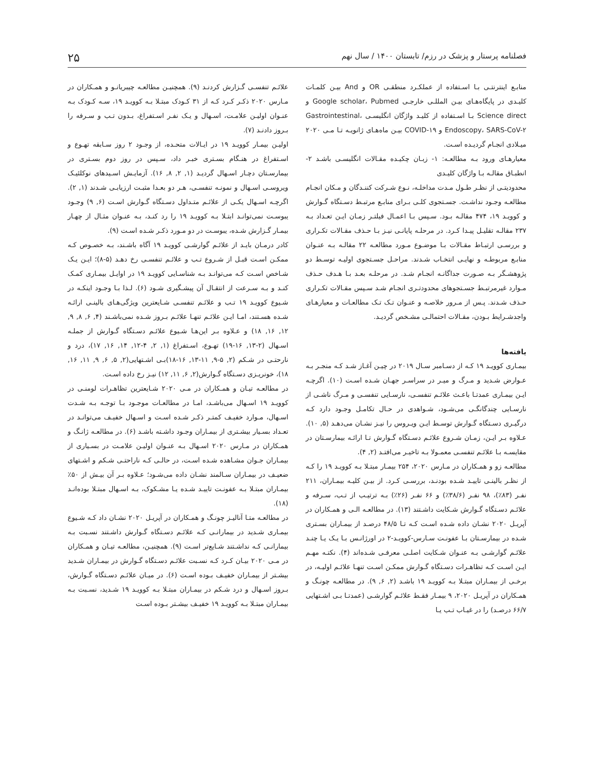فصلنامه پرستار و پزشک در رزم/ تابستان ۱۴۰۰ / سال نهم ۲۵
منابـع اینترنتـی بـا اسـتفاده از عملکـرد منطقـی OR و And بیـن کلمـات کلیـدی در پایگاه‌هـای بیـن المللـی خارجـی Google scholar، Pubmed و Science direct بـا اسـتفاده از کلیـد واژگان انگلیسـی Gastrointestinal، Endoscopy، SARS-CoV-۲ و COVID-۱۹ بیـن ماه‌هـای ژانویـه تـا مـی ۲۰۲۰ میـلادی انجـام گردیـده اسـت.
معیارهـای ورود بـه مطالعـه: ۱- زبـان چکیـده مقـالات انگلیسـی باشـد ۲- انطبـاق مقالـه بـا واژگان کلیـدی
محدودیتـی از نظـر طـول مـدت مداخلـه، نـوع شـرکت کننـدگان و مـکان انجـام مطالعـه وجـود نداشـت. جسـتجوی کلـی بـرای منابـع مرتبـط دسـتگاه گـوارش و کوویـد ۱۹، ۴۷۴ مقالـه بـود. سـپس بـا اعمـال فیلتـر زمـان ایـن تعـداد بـه ۲۳۷ مقالـه تقلیـل پیـدا کـرد. در مرحلـه پایانـی نیـز بـا حـذف مقـالات تکـراری و بررسـی ارتبـاط مقـالات بـا موضـوع مـورد مطالعـه ۲۲ مقالـه بـه عنـوان منابـع مربوطـه و نهایـی انتخـاب شـدند. مراحـل جسـتجوی اولیـه توسـط دو پژوهشـگر بـه صـورت جداگانـه انجـام شـد. در مرحلـه بعـد بـا هـدف حـذف مـوارد غیرمرتبـط جسـتجوهای محدودتـری انجـام شـد سـپس مقـالات تکـراری حـذف شـدند. پـس از مـرور خلاصـه و عنـوان تـک تـک مطالعـات و معیارهـای واجدشـرایط بـودن، مقـالات احتمالـی مشـخص گردیـد.
یافته‌ها
بیمـاری کوویـد ۱۹ کـه از دسـامبر سـال ۲۰۱۹ در چیـن آغـاز شـد کـه منجـر بـه عـوارض شـدید و مـرگ و میـر در سراسـر جهـان شـده اسـت (۱۰). اگرچـه ایـن بیمـاری عمدتـا باعـث علائـم تنفسـی، نارسـایی تنفسـی و مـرگ ناشـی از نارسـایی چندگانگـی می‌شـود، شـواهدی در حـال تکامـل وجـود دارد کـه درگیـری دسـتگاه گـوارش توسـط ایـن ویـروس را نیـز نشـان می‌دهـد (۵, ۱۰). عـلاوه بـر ایـن، زمـان شـروع علائـم دسـتگاه گـوارش تـا ارائـه بیمارسـتان در مقایسـه بـا علائـم تنفسـی معمـولا بـه تاخیـر می‌افتـد (۲, ۴).
مطالعـه زو و همـکاران در مـارس ۲۰۲۰، ۲۵۴ بیمـار مبتـلا بـه کوویـد ۱۹ را کـه از نظـر بالینـی تاییـد شـده بودنـد، بررسـی کـرد. از بیـن کلیـه بیمـاران، ۲۱۱ نفـر (۸۳٪)، ۹۸ نفـر (۳۸/۶٪) و ۶۶ نفـر (۲۶٪) بـه ترتیـب از تـب، سـرفه و علائـم دسـتگاه گـوارش شـکایت داشـتند (۱۳). در مطالعـه الـی و همـکاران در آپریـل ۲۰۲۰ نشـان داده شـده اسـت کـه تـا ۴۸/۵ درصـد از بیمـاران بسـتری شـده در بیمارسـتان بـا عفونـت سـارس-کوویـد-۲ در اورژانـس بـا یـک یـا چنـد علائـم گوارشـی بـه عنـوان شـکایت اصلـی معرفـی شـده‌اند (۴). نکتـه مهـم ایـن اسـت کـه تظاهـرات دسـتگاه گـوارش ممکـن اسـت تنهـا علائـم اولیـه، در برخـی از بیمـاران مبتـلا بـه کوویـد ۱۹ باشـد (۲, ۶, ۹). در مطالعـه چونـگ و همـکاران در آپریـل ۲۰۲۰، ۹ بیمـار فقـط علائـم گوارشـی (عمدتـا بـی اشـتهایی ۶۶/۷ درصـد) را در غیـاب تـب یـا
علائـم تنفسـی گـزارش کردنـد (۹). همچنیـن مطالعـه چیبریانـو و همـکاران در مـارس ۲۰۲۰ ذکـر کـرد کـه از ۳۱ کـودک مبتـلا بـه کوویـد ۱۹، سـه کـودک بـه عنـوان اولیـن علامـت، اسـهال و یـک نفـر اسـتفراغ، بـدون تـب و سـرفه را بـروز دادنـد (۷).
اولیـن بیمـار کوویـد ۱۹ در ایـالات متحـده، از وجـود ۲ روز سـابقه تهـوع و اسـتفراغ در هنـگام بسـتری خبـر داد، سـپس در روز دوم بسـتری در بیمارسـتان دچـار اسـهال گردیـد (۱, ۲, ۸, ۱۶). آزمایـش اسـیدهای نوکلئیـک ویروسـی اسـهال و نمونـه تنفسـی، هـر دو بعـدا مثبـت ارزیابـی شـدند (۱, ۲). اگرچـه اسـهال یکـی از علائـم متـداول دسـتگاه گـوارش اسـت (۶, ۹) وجـود یبوسـت نمی‌توانـد ابتـلا بـه کوویـد ۱۹ را رد کنـد، بـه عنـوان مثـال از چهـار بیمـار گـزارش شـده، یبوسـت در دو مـورد ذکـر شـده اسـت (۹).
کادر درمـان بایـد از علائـم گوارشـی کوویـد ۱۹ آگاه باشـند، بـه خصـوص کـه ممکـن اسـت قبـل از شـروع تـب و علائـم تنفسـی رخ دهـد (۵-۸)؛ ایـن یـک شـاخص اسـت کـه می‌توانـد بـه شناسـایی کوویـد ۱۹ در اوایـل بیمـاری کمـک کنـد و بـه سـرعت از انتقـال آن پیشـگیری شـود (۶). لـذا بـا وجـود اینکـه در شـیوع کوویـد ۱۹ تـب و علائـم تنفسـی شـایعترین ویژگی‌هـای بالینـی ارائـه شـده هسـتند، امـا ایـن علائـم تنهـا علائـم بـروز شـده نمی‌باشـند (۴, ۶, ۸, ۹, ۱۲, ۱۶, ۱۸) و عـلاوه بـر این‌هـا شـیوع علائـم دسـتگاه گـوارش از جملـه اسـهال (۲-۱۳, ۱۶-۱۹) تهـوع، اسـتفراغ (۱, ۲, ۴-۱۲, ۱۴, ۱۶, ۱۷)، درد و نارحتـی در شـکم (۲, ۵-۹, ۱۱-۱۳, ۱۶-۱۸)بـی اشـتهایی(۲, ۵, ۶, ۹, ۱۱, ۱۶, ۱۸)، خونریـزی دسـتگاه گـوارش(۲, ۶, ۱۱, ۱۲) نیـز رخ داده اسـت.
در مطالعـه تیـان و همـکاران در مـی ۲۰۲۰ شـایعترین تظاهـرات لومنـی در کوویـد ۱۹ اسـهال می‌باشـد، امـا در مطالعـات موجـود بـا توجـه بـه شـدت اسـهال، مـوارد خفیـف کمتـر ذکـر شـده اسـت و اسـهال خفیـف می‌توانـد در تعـداد بسـیار بیشـتری از بیمـاران وجـود داشـته باشـد (۶). در مطالعـه ژانـگ و همـکاران در مـارس ۲۰۲۰ اسـهال بـه عنـوان اولیـن علامـت در بسـیاری از بیمـاران جـوان مشـاهده شـده اسـت، در حالـی کـه ناراحتـی شـکم و اشـتهای ضعیـف در بیمـاران سـالمند نشـان داده می‌شـود؛ عـلاوه بـر آن بیـش از ۵۰٪ بیمـاران مبتـلا بـه عفونـت تاییـد شـده یـا مشـکوک، بـه اسـهال مبتـلا بوده‌انـد (۱۸).
در مطالعـه متـا آنالیـز چونـگ و همـکاران در آپریـل ۲۰۲۰ نشـان داد کـه شـیوع بیمـاری شـدید در بیمارانـی کـه علائـم دسـتگاه گـوارش داشـتند نسـبت بـه بیمارانـی کـه نداشـتند شـایع‌تر اسـت (۹). همچنیـن، مطالعـه تیـان و همـکاران در مـی ۲۰۲۰ بیـان کـرد کـه نسـبت علائـم دسـتگاه گـوارش در بیمـاران شـدید بیشـتر از بیمـاران خفیـف بـوده اسـت (۶). در میـان علائـم دسـتگاه گـوارش، بـروز اسـهال و درد شـکم در بیمـاران مبتـلا بـه کوویـد ۱۹ شـدید، نسـبت بـه بیمـاران مبتـلا بـه کوویـد ۱۹ خفیـف بیشـتر بـوده اسـت